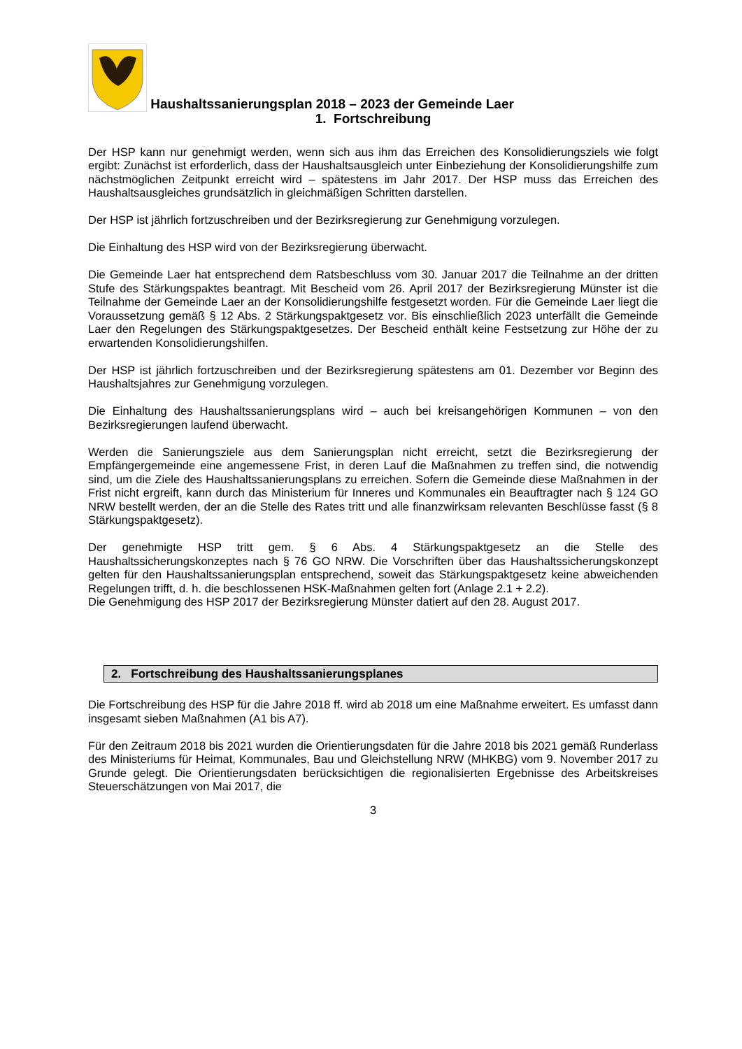Haushaltssanierungsplan 2018 – 2023 der Gemeinde Laer
1. Fortschreibung
Der HSP kann nur genehmigt werden, wenn sich aus ihm das Erreichen des Konsolidierungsziels wie folgt ergibt: Zunächst ist erforderlich, dass der Haushaltsausgleich unter Einbeziehung der Konsolidierungshilfe zum nächstmöglichen Zeitpunkt erreicht wird – spätestens im Jahr 2017. Der HSP muss das Erreichen des Haushaltsausgleiches grundsätzlich in gleichmäßigen Schritten darstellen.
Der HSP ist jährlich fortzuschreiben und der Bezirksregierung zur Genehmigung vorzulegen.
Die Einhaltung des HSP wird von der Bezirksregierung überwacht.
Die Gemeinde Laer hat entsprechend dem Ratsbeschluss vom 30. Januar 2017 die Teilnahme an der dritten Stufe des Stärkungspaktes beantragt. Mit Bescheid vom 26. April 2017 der Bezirksregierung Münster ist die Teilnahme der Gemeinde Laer an der Konsolidierungshilfe festgesetzt worden. Für die Gemeinde Laer liegt die Voraussetzung gemäß § 12 Abs. 2 Stärkungspaktgesetz vor. Bis einschließlich 2023 unterfällt die Gemeinde Laer den Regelungen des Stärkungspaktgesetzes. Der Bescheid enthält keine Festsetzung zur Höhe der zu erwartenden Konsolidierungshilfen.
Der HSP ist jährlich fortzuschreiben und der Bezirksregierung spätestens am 01. Dezember vor Beginn des Haushaltsjahres zur Genehmigung vorzulegen.
Die Einhaltung des Haushaltssanierungsplans wird – auch bei kreisangehörigen Kommunen – von den Bezirksregierungen laufend überwacht.
Werden die Sanierungsziele aus dem Sanierungsplan nicht erreicht, setzt die Bezirksregierung der Empfängergemeinde eine angemessene Frist, in deren Lauf die Maßnahmen zu treffen sind, die notwendig sind, um die Ziele des Haushaltssanierungsplans zu erreichen. Sofern die Gemeinde diese Maßnahmen in der Frist nicht ergreift, kann durch das Ministerium für Inneres und Kommunales ein Beauftragter nach § 124 GO NRW bestellt werden, der an die Stelle des Rates tritt und alle finanzwirksam relevanten Beschlüsse fasst (§ 8 Stärkungspaktgesetz).
Der genehmigte HSP tritt gem. § 6 Abs. 4 Stärkungspaktgesetz an die Stelle des Haushaltssicherungskonzeptes nach § 76 GO NRW. Die Vorschriften über das Haushaltssicherungskonzept gelten für den Haushaltssanierungsplan entsprechend, soweit das Stärkungspaktgesetz keine abweichenden Regelungen trifft, d. h. die beschlossenen HSK-Maßnahmen gelten fort (Anlage 2.1 + 2.2).
Die Genehmigung des HSP 2017 der Bezirksregierung Münster datiert auf den 28. August 2017.
2. Fortschreibung des Haushaltssanierungsplanes
Die Fortschreibung des HSP für die Jahre 2018 ff. wird ab 2018 um eine Maßnahme erweitert. Es umfasst dann insgesamt sieben Maßnahmen (A1 bis A7).
Für den Zeitraum 2018 bis 2021 wurden die Orientierungsdaten für die Jahre 2018 bis 2021 gemäß Runderlass des Ministeriums für Heimat, Kommunales, Bau und Gleichstellung NRW (MHKBG) vom 9. November 2017 zu Grunde gelegt. Die Orientierungsdaten berücksichtigen die regionalisierten Ergebnisse des Arbeitskreises Steuerschätzungen von Mai 2017, die
3